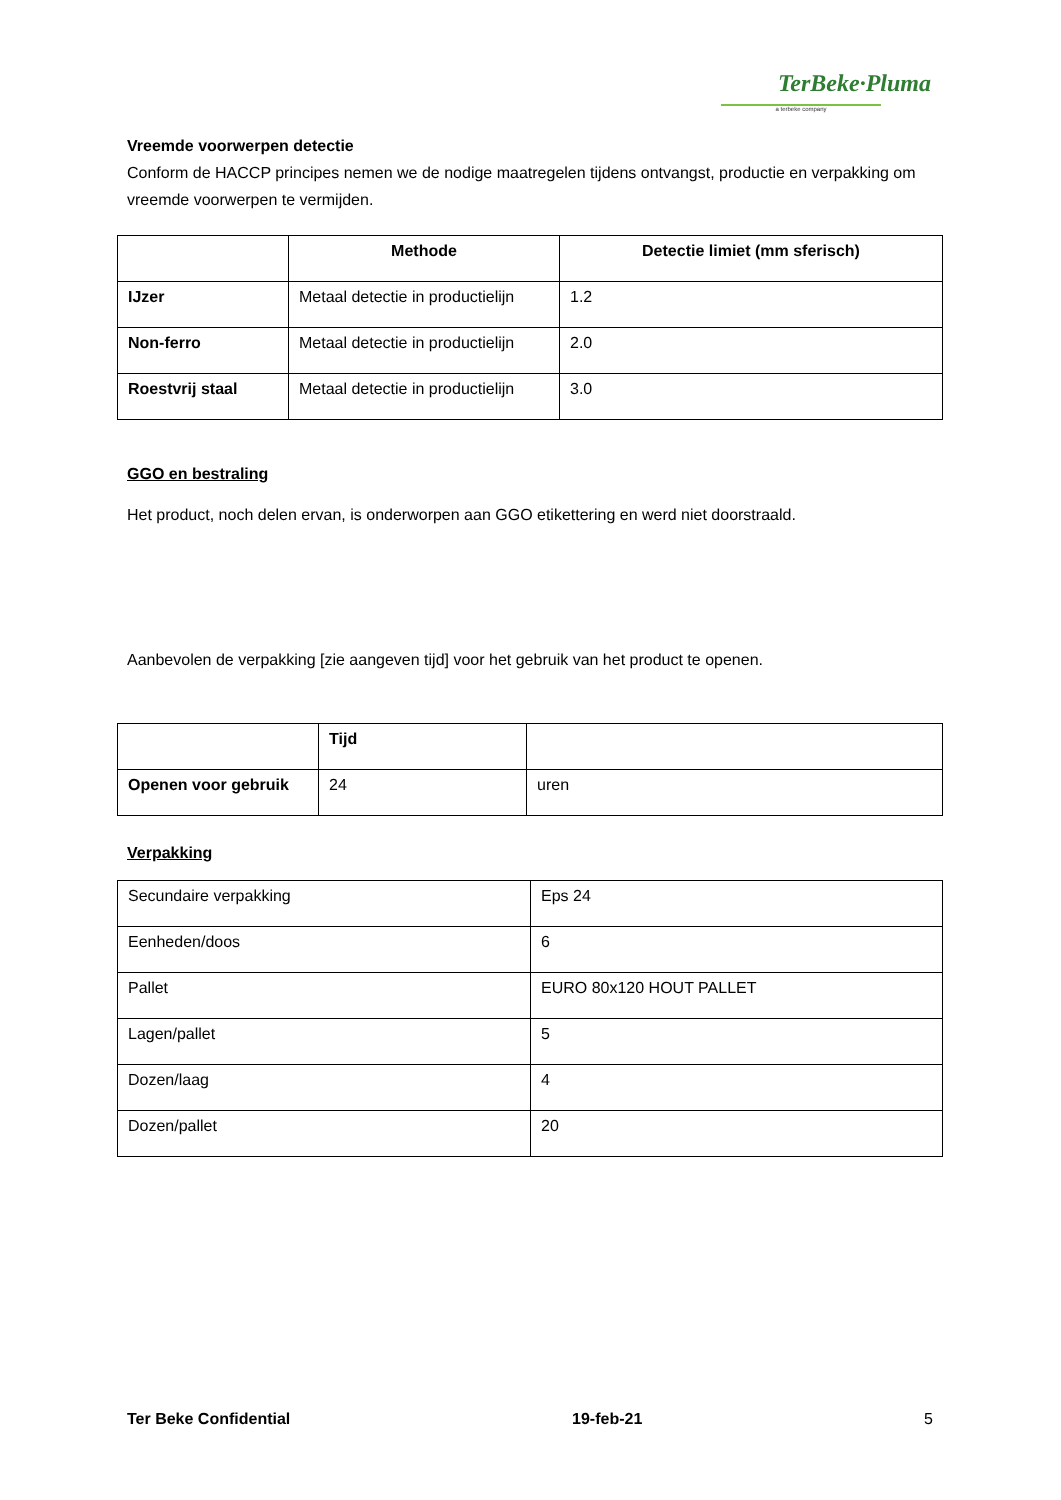TerBeke·Pluma
a terbeke company
Vreemde voorwerpen detectie
Conform de HACCP principes nemen we de nodige maatregelen tijdens ontvangst, productie en verpakking om vreemde voorwerpen te vermijden.
| | Methode | Detectie limiet (mm sferisch) |
| --- | --- | --- |
| IJzer | Metaal detectie in productielijn | 1.2 |
| Non-ferro | Metaal detectie in productielijn | 2.0 |
| Roestvrij staal | Metaal detectie in productielijn | 3.0 |
GGO en bestraling
Het product, noch delen ervan, is onderworpen aan GGO etikettering en werd niet doorstraald.
Aanbevolen de verpakking [zie aangeven tijd] voor het gebruik van het product te openen.
| | Tijd | |
| --- | --- | --- |
| Openen voor gebruik | 24 | uren |
Verpakking
| Secundaire verpakking | Eps 24 |
| Eenheden/doos | 6 |
| Pallet | EURO 80x120 HOUT PALLET |
| Lagen/pallet | 5 |
| Dozen/laag | 4 |
| Dozen/pallet | 20 |
Ter Beke Confidential 19-feb-21 5